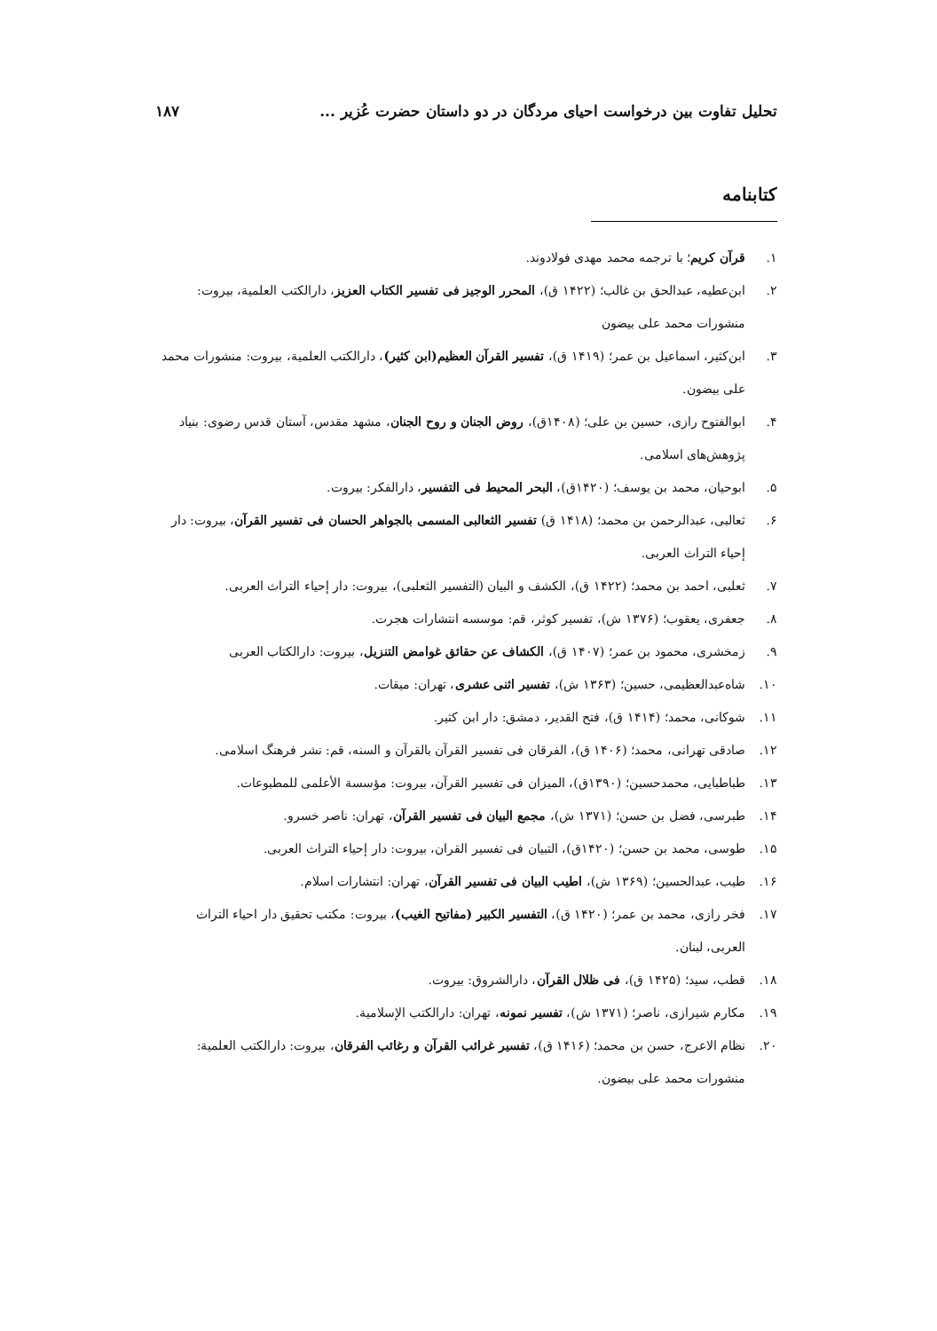تحلیل تفاوت بین درخواست احیای مردگان در دو داستان حضرت عُزیر ... ۱۸۷
کتابنامه
۱. قرآن کریم؛ با ترجمه محمد مهدی فولادوند.
۲. ابن‌عطیه، عبدالحق بن غالب؛ (۱۴۲۲ ق)، المحرر الوجیز فی تفسیر الکتاب العزیز، دارالکتب العلمیة، بیروت: منشورات محمد علی بیضون
۳. ابن‌کثیر، اسماعیل بن عمر؛ (۱۴۱۹ ق)، تفسیر القرآن العظیم(ابن کثیر)، دارالکتب العلمیة، بیروت: منشورات محمد علی بیضون.
۴. ابوالفتوح رازی، حسین بن علی؛ (۱۴۰۸ق)، روض الجنان و روح الجنان، مشهد مقدس، آستان قدس رضوی: بنیاد پژوهش‌های اسلامی.
۵. ابوحیان، محمد بن یوسف؛ (۱۴۲۰ق)، البحر المحیط فی التفسیر، دارالفکر: بیروت.
۶. ثعالبی، عبدالرحمن بن محمد؛ (۱۴۱۸ ق) تفسیر الثعالبی المسمی بالجواهر الحسان فی تفسیر القرآن، بیروت: دار إحیاء التراث العربی.
۷. ثعلبی، احمد بن محمد؛ (۱۴۲۲ ق)، الکشف و البیان (التفسیر الثعلبی)، بیروت: دار إحیاء التراث العربی.
۸. جعفری، یعقوب؛ (۱۳۷۶ ش)، تفسیر کوثر، قم: موسسه انتشارات هجرت.
۹. زمخشری، محمود بن عمر؛ (۱۴۰۷ ق)، الکشاف عن حقائق غوامض التنزیل، بیروت: دارالکتاب العربی
۱۰. شاه‌عبدالعظیمی، حسین؛ (۱۳۶۳ ش)، تفسیر اثنی عشری، تهران: میقات.
۱۱. شوکانی، محمد؛ (۱۴۱۴ ق)، فتح القدیر، دمشق: دار ابن کثیر.
۱۲. صادقی تهرانی، محمد؛ (۱۴۰۶ ق)، الفرقان فی تفسیر القرآن بالقرآن و السنه، قم: نشر فرهنگ اسلامی.
۱۳. طباطبایی، محمدحسین؛ (۱۳۹۰ق)، المیزان فی تفسیر القرآن، بیروت: مؤسسة الأعلمی للمطبوعات.
۱۴. طبرسی، فضل بن حسن؛ (۱۳۷۱ ش)، مجمع البیان فی تفسیر القرآن، تهران: ناصر خسرو.
۱۵. طوسی، محمد بن حسن؛ (۱۴۲۰ق)، التبیان فی تفسیر القران، بیروت: دار إحیاء التراث العربی.
۱۶. طیب، عبدالحسین؛ (۱۳۶۹ ش)، اطیب البیان فی تفسیر القرآن، تهران: انتشارات اسلام.
۱۷. فخر رازی، محمد بن عمر؛ (۱۴۲۰ ق)، التفسیر الکبیر (مفاتیح الغیب)، بیروت: مکتب تحقیق دار احیاء التراث العربی، لبنان.
۱۸. قطب، سید؛ (۱۴۲۵ ق)، فی ظلال القرآن، دارالشروق: بیروت.
۱۹. مکارم شیرازی، ناصر؛ (۱۳۷۱ ش)، تفسیر نمونه، تهران: دارالکتب الإسلامیة.
۲۰. نظام الاعرج، حسن بن محمد؛ (۱۴۱۶ ق)، تفسیر غرائب القرآن و رغائب الفرقان، بیروت: دارالکتب العلمیة: منشورات محمد علی بیضون.